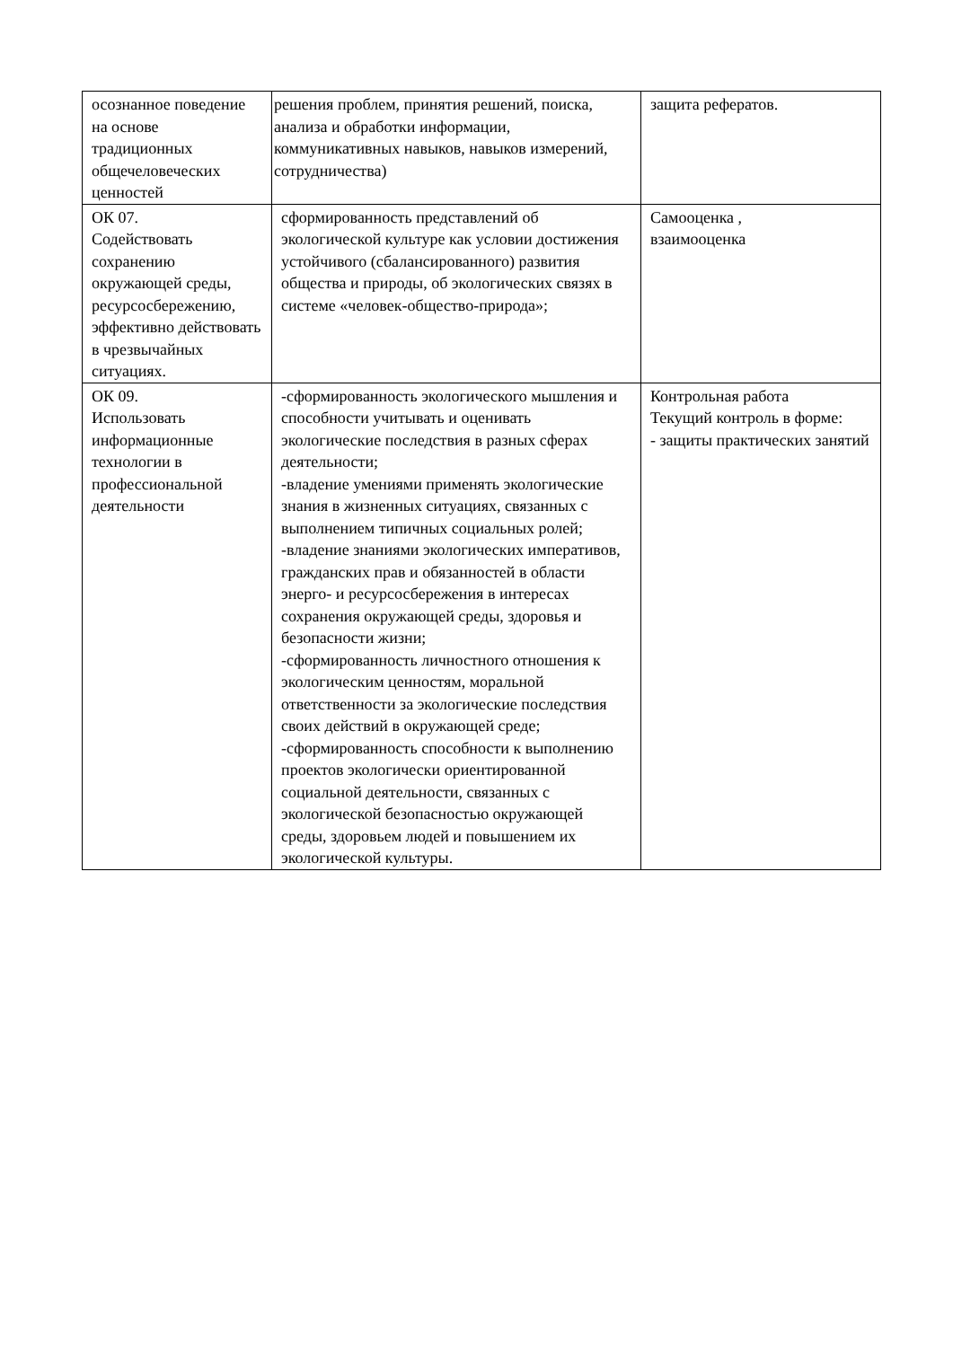| осознанное поведение на основе традиционных общечеловеческих ценностей | решения проблем, принятия решений, поиска, анализа и обработки информации, коммуникативных навыков, навыков измерений, сотрудничества) | защита рефератов. |
| ОК 07. Содействовать сохранению окружающей среды, ресурсосбережению, эффективно действовать в чрезвычайных ситуациях. | сформированность представлений об экологической культуре как условии достижения устойчивого (сбалансированного) развития общества и природы, об экологических связях в системе «человек-общество-природа»; | Самооценка , взаимооценка |
| ОК 09. Использовать информационные технологии в профессиональной деятельности | -сформированность экологического мышления и способности учитывать и оценивать экологические последствия в разных сферах деятельности; -владение умениями применять экологические знания в жизненных ситуациях, связанных с выполнением типичных социальных ролей; -владение знаниями экологических императивов, гражданских прав и обязанностей в области энерго- и ресурсосбережения в интересах сохранения окружающей среды, здоровья и безопасности жизни; -сформированность личностного отношения к экологическим ценностям, моральной ответственности за экологические последствия своих действий в окружающей среде; -сформированность способности к выполнению проектов экологически ориентированной социальной деятельности, связанных с экологической безопасностью окружающей среды, здоровьем людей и повышением их экологической культуры. | Контрольная работа Текущий контроль в форме: - защиты практических занятий |